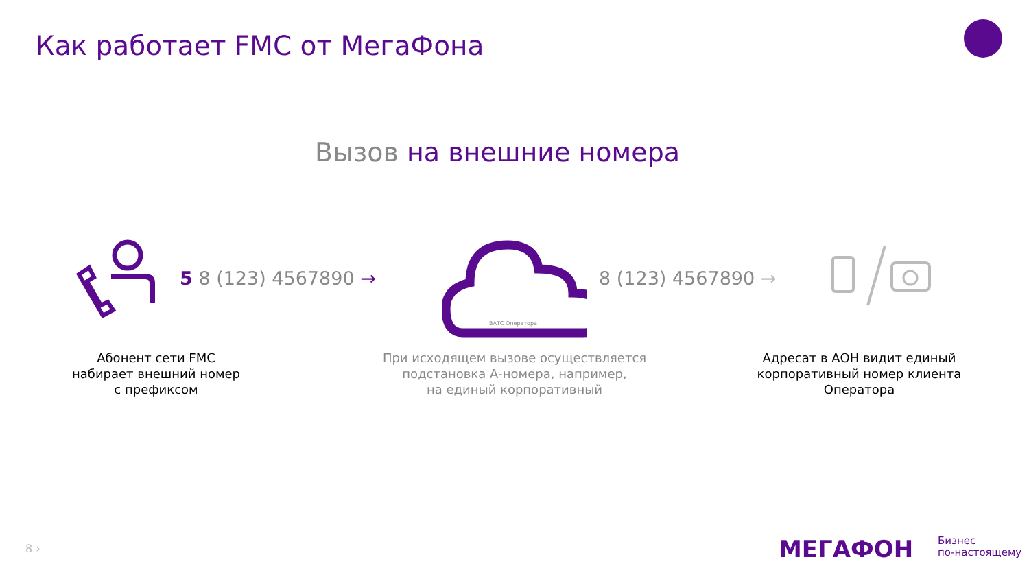Как работает FMC от МегаФона
Вызов на внешние номера
5 8 (123) 4567890 →
ВАТС Оператора
8 (123) 4567890 →
Абонент сети FMC
набирает внешний номер
с префиксом
При исходящем вызове осуществляется
подстановка А-номера, например,
на единый корпоративный
Адресат в АОН видит единый
корпоративный номер клиента
Оператора
8 › МЕГАФОН
Бизнес
по-настоящему